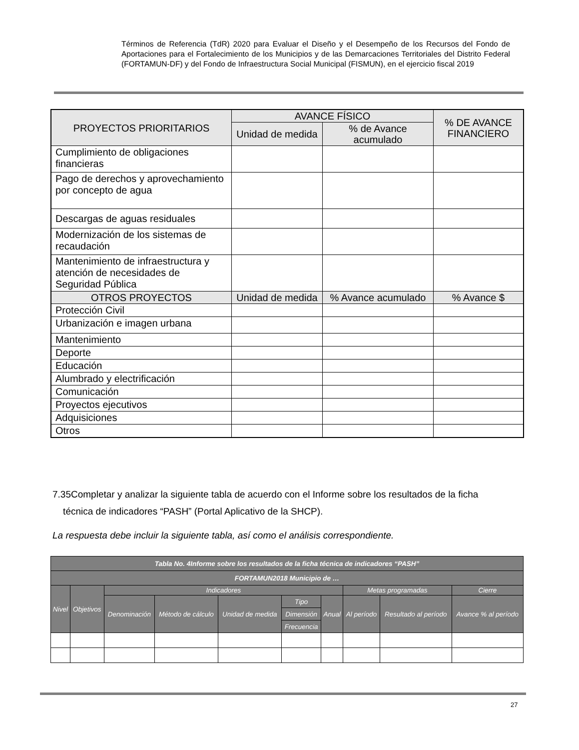Términos de Referencia (TdR) 2020 para Evaluar el Diseño y el Desempeño de los Recursos del Fondo de Aportaciones para el Fortalecimiento de los Municipios y de las Demarcaciones Territoriales del Distrito Federal (FORTAMUN-DF) y del Fondo de Infraestructura Social Municipal (FISMUN), en el ejercicio fiscal 2019
| PROYECTOS PRIORITARIOS | AVANCE FÍSICO | | % DE AVANCE FINANCIERO |
| --- | --- | --- | --- |
| | Unidad de medida | % de Avance acumulado | |
| Cumplimiento de obligaciones financieras | | | |
| Pago de derechos y aprovechamiento por concepto de agua | | | |
| Descargas de aguas residuales | | | |
| Modernización de los sistemas de recaudación | | | |
| Mantenimiento de infraestructura y atención de necesidades de Seguridad Pública | | | |
| OTROS PROYECTOS | Unidad de medida | % Avance acumulado | % Avance $ |
| Protección Civil | | | |
| Urbanización e imagen urbana | | | |
| Mantenimiento | | | |
| Deporte | | | |
| Educación | | | |
| Alumbrado y electrificación | | | |
| Comunicación | | | |
| Proyectos ejecutivos | | | |
| Adquisiciones | | | |
| Otros | | | |
7.35Completar y analizar la siguiente tabla de acuerdo con el Informe sobre los resultados de la ficha
técnica de indicadores “PASH” (Portal Aplicativo de la SHCP).
La respuesta debe incluir la siguiente tabla, así como el análisis correspondiente.
| Tabla No. 4Informe sobre los resultados de la ficha técnica de indicadores “PASH” | | | | | | | | | |
| --- | --- | --- | --- | --- | --- | --- | --- | --- | --- |
| FORTAMUN2018 Municipio de … | | | | | | | | | |
| Nivel | Objetivos | Indicadores | | | | | Metas programadas | | Cierre |
| | | Denominación | Método de cálculo | Unidad de medida | Tipo | Anual | Al período | Resultado al período | Avance % al período |
| | | | | | Dimensión | | | | |
| | | | | | Frecuencia | | | | |
27